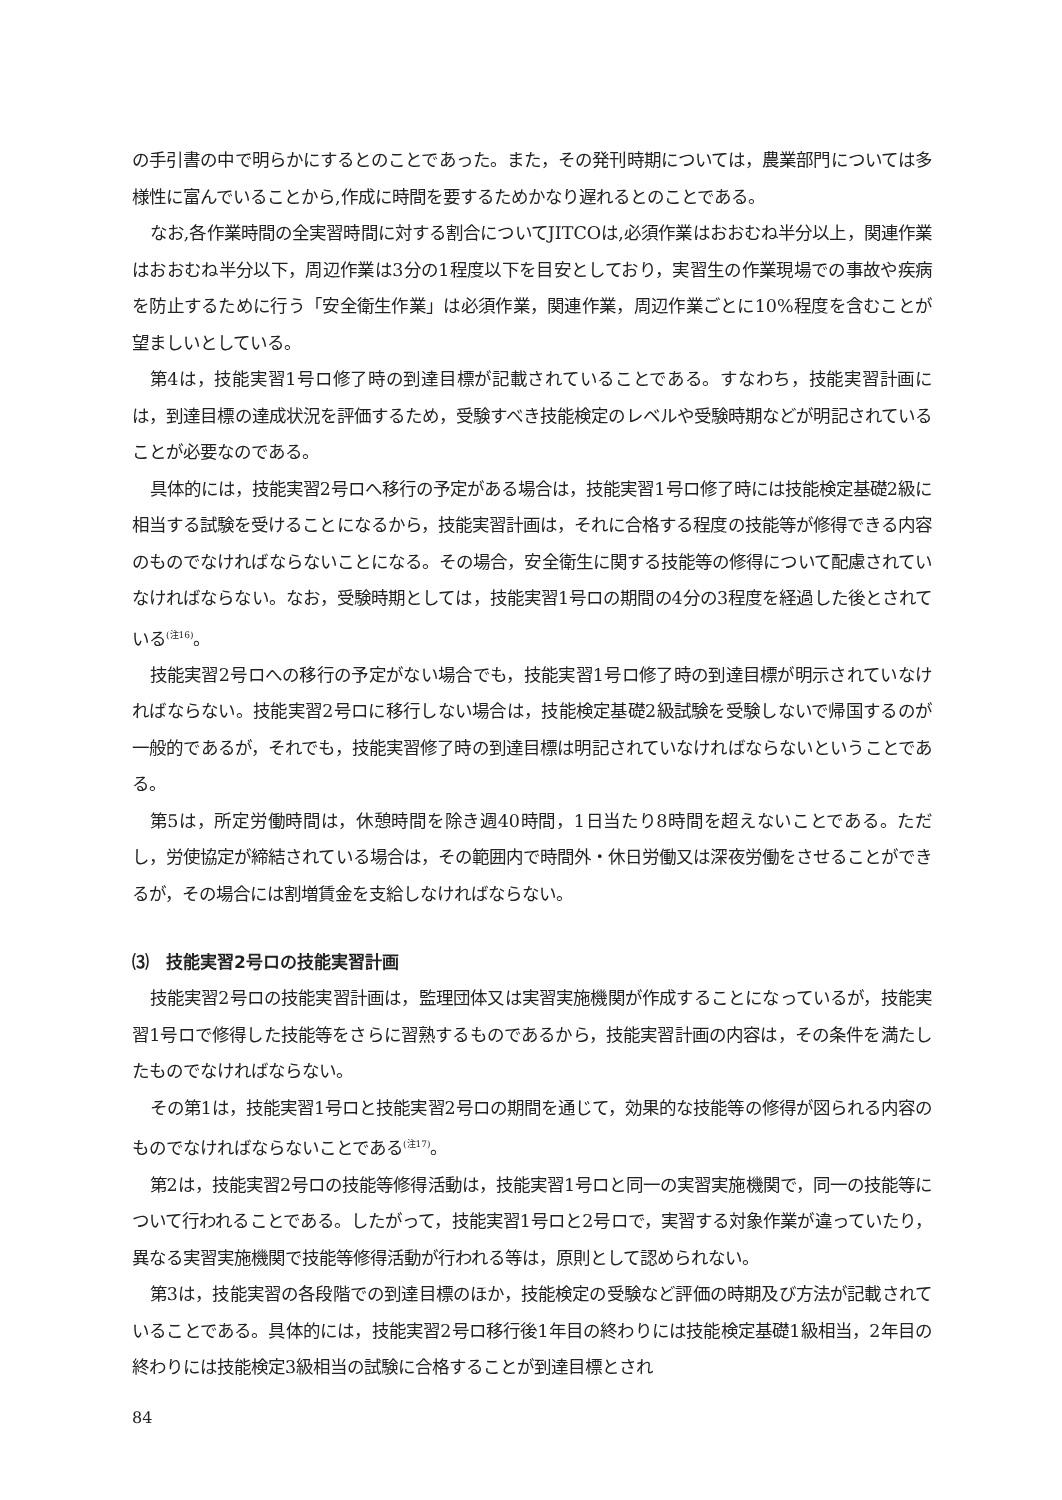の手引書の中で明らかにするとのことであった。また，その発刊時期については，農業部門については多様性に富んでいることから,作成に時間を要するためかなり遅れるとのことである。
なお,各作業時間の全実習時間に対する割合についてJITCOは,必須作業はおおむね半分以上，関連作業はおおむね半分以下，周辺作業は3分の1程度以下を目安としており，実習生の作業現場での事故や疾病を防止するために行う「安全衛生作業」は必須作業，関連作業，周辺作業ごとに10%程度を含むことが望ましいとしている。
第4は，技能実習1号ロ修了時の到達目標が記載されていることである。すなわち，技能実習計画には，到達目標の達成状況を評価するため，受験すべき技能検定のレベルや受験時期などが明記されていることが必要なのである。
具体的には，技能実習2号ロへ移行の予定がある場合は，技能実習1号ロ修了時には技能検定基礎2級に相当する試験を受けることになるから，技能実習計画は，それに合格する程度の技能等が修得できる内容のものでなければならないことになる。その場合，安全衛生に関する技能等の修得について配慮されていなければならない。なお，受験時期としては，技能実習1号ロの期間の4分の3程度を経過した後とされている<sup>(注16)</sup>。
技能実習2号ロへの移行の予定がない場合でも，技能実習1号ロ修了時の到達目標が明示されていなければならない。技能実習2号ロに移行しない場合は，技能検定基礎2級試験を受験しないで帰国するのが一般的であるが，それでも，技能実習修了時の到達目標は明記されていなければならないということである。
第5は，所定労働時間は，休憩時間を除き週40時間，1日当たり8時間を超えないことである。ただし，労使協定が締結されている場合は，その範囲内で時間外・休日労働又は深夜労働をさせることができるが，その場合には割増賃金を支給しなければならない。
⑶　技能実習2号ロの技能実習計画
技能実習2号ロの技能実習計画は，監理団体又は実習実施機関が作成することになっているが，技能実習1号ロで修得した技能等をさらに習熟するものであるから，技能実習計画の内容は，その条件を満たしたものでなければならない。
その第1は，技能実習1号ロと技能実習2号ロの期間を通じて，効果的な技能等の修得が図られる内容のものでなければならないことである<sup>(注17)</sup>。
第2は，技能実習2号ロの技能等修得活動は，技能実習1号ロと同一の実習実施機関で，同一の技能等について行われることである。したがって，技能実習1号ロと2号ロで，実習する対象作業が違っていたり，異なる実習実施機関で技能等修得活動が行われる等は，原則として認められない。
第3は，技能実習の各段階での到達目標のほか，技能検定の受験など評価の時期及び方法が記載されていることである。具体的には，技能実習2号ロ移行後1年目の終わりには技能検定基礎1級相当，2年目の終わりには技能検定3級相当の試験に合格することが到達目標とされ
84